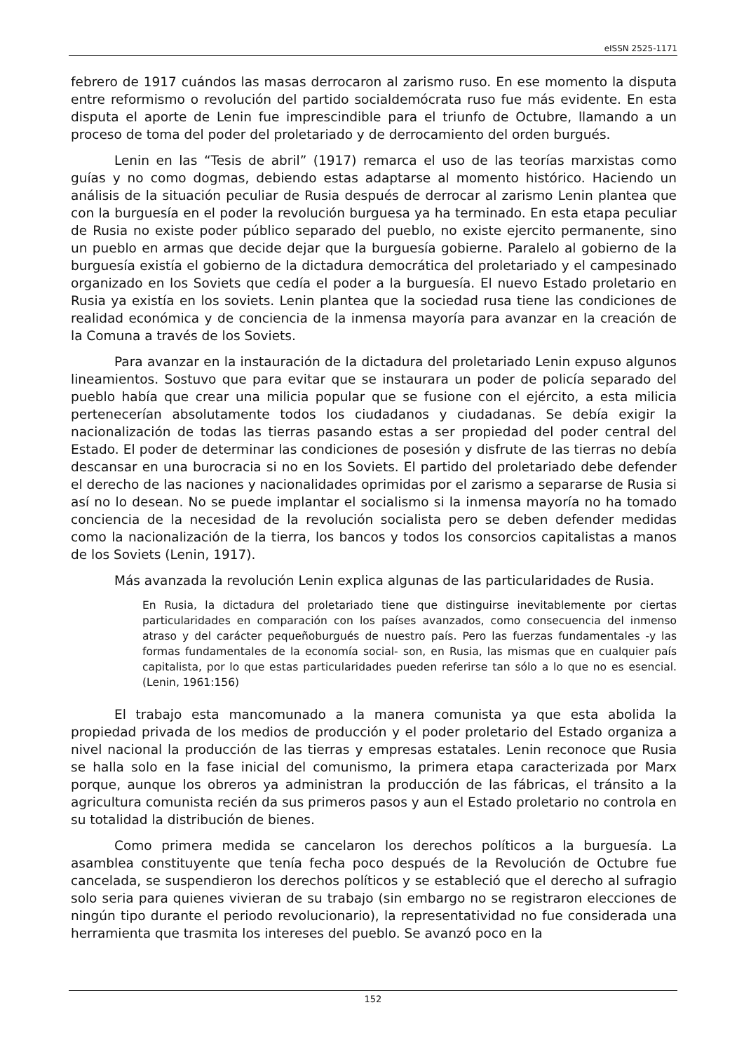eISSN 2525-1171
febrero de 1917 cuándos las masas derrocaron al zarismo ruso. En ese momento la disputa entre reformismo o revolución del partido socialdemócrata ruso fue más evidente. En esta disputa el aporte de Lenin fue imprescindible para el triunfo de Octubre, llamando a un proceso de toma del poder del proletariado y de derrocamiento del orden burgués.
Lenin en las “Tesis de abril” (1917) remarca el uso de las teorías marxistas como guías y no como dogmas, debiendo estas adaptarse al momento histórico. Haciendo un análisis de la situación peculiar de Rusia después de derrocar al zarismo Lenin plantea que con la burguesía en el poder la revolución burguesa ya ha terminado. En esta etapa peculiar de Rusia no existe poder público separado del pueblo, no existe ejercito permanente, sino un pueblo en armas que decide dejar que la burguesía gobierne. Paralelo al gobierno de la burguesía existía el gobierno de la dictadura democrática del proletariado y el campesinado organizado en los Soviets que cedía el poder a la burguesía. El nuevo Estado proletario en Rusia ya existía en los soviets. Lenin plantea que la sociedad rusa tiene las condiciones de realidad económica y de conciencia de la inmensa mayoría para avanzar en la creación de la Comuna a través de los Soviets.
Para avanzar en la instauración de la dictadura del proletariado Lenin expuso algunos lineamientos. Sostuvo que para evitar que se instaurara un poder de policía separado del pueblo había que crear una milicia popular que se fusione con el ejército, a esta milicia pertenecerían absolutamente todos los ciudadanos y ciudadanas. Se debía exigir la nacionalización de todas las tierras pasando estas a ser propiedad del poder central del Estado. El poder de determinar las condiciones de posesión y disfrute de las tierras no debía descansar en una burocracia si no en los Soviets. El partido del proletariado debe defender el derecho de las naciones y nacionalidades oprimidas por el zarismo a separarse de Rusia si así no lo desean. No se puede implantar el socialismo si la inmensa mayoría no ha tomado conciencia de la necesidad de la revolución socialista pero se deben defender medidas como la nacionalización de la tierra, los bancos y todos los consorcios capitalistas a manos de los Soviets (Lenin, 1917).
Más avanzada la revolución Lenin explica algunas de las particularidades de Rusia.
En Rusia, la dictadura del proletariado tiene que distinguirse inevitablemente por ciertas particularidades en comparación con los países avanzados, como consecuencia del inmenso atraso y del carácter pequeñoburgués de nuestro país. Pero las fuerzas fundamentales -y las formas fundamentales de la economía social- son, en Rusia, las mismas que en cualquier país capitalista, por lo que estas particularidades pueden referirse tan sólo a lo que no es esencial. (Lenin, 1961:156)
El trabajo esta mancomunado a la manera comunista ya que esta abolida la propiedad privada de los medios de producción y el poder proletario del Estado organiza a nivel nacional la producción de las tierras y empresas estatales. Lenin reconoce que Rusia se halla solo en la fase inicial del comunismo, la primera etapa caracterizada por Marx porque, aunque los obreros ya administran la producción de las fábricas, el tránsito a la agricultura comunista recién da sus primeros pasos y aun el Estado proletario no controla en su totalidad la distribución de bienes.
Como primera medida se cancelaron los derechos políticos a la burguesía. La asamblea constituyente que tenía fecha poco después de la Revolución de Octubre fue cancelada, se suspendieron los derechos políticos y se estableció que el derecho al sufragio solo seria para quienes vivieran de su trabajo (sin embargo no se registraron elecciones de ningún tipo durante el periodo revolucionario), la representatividad no fue considerada una herramienta que trasmita los intereses del pueblo. Se avanzó poco en la
152